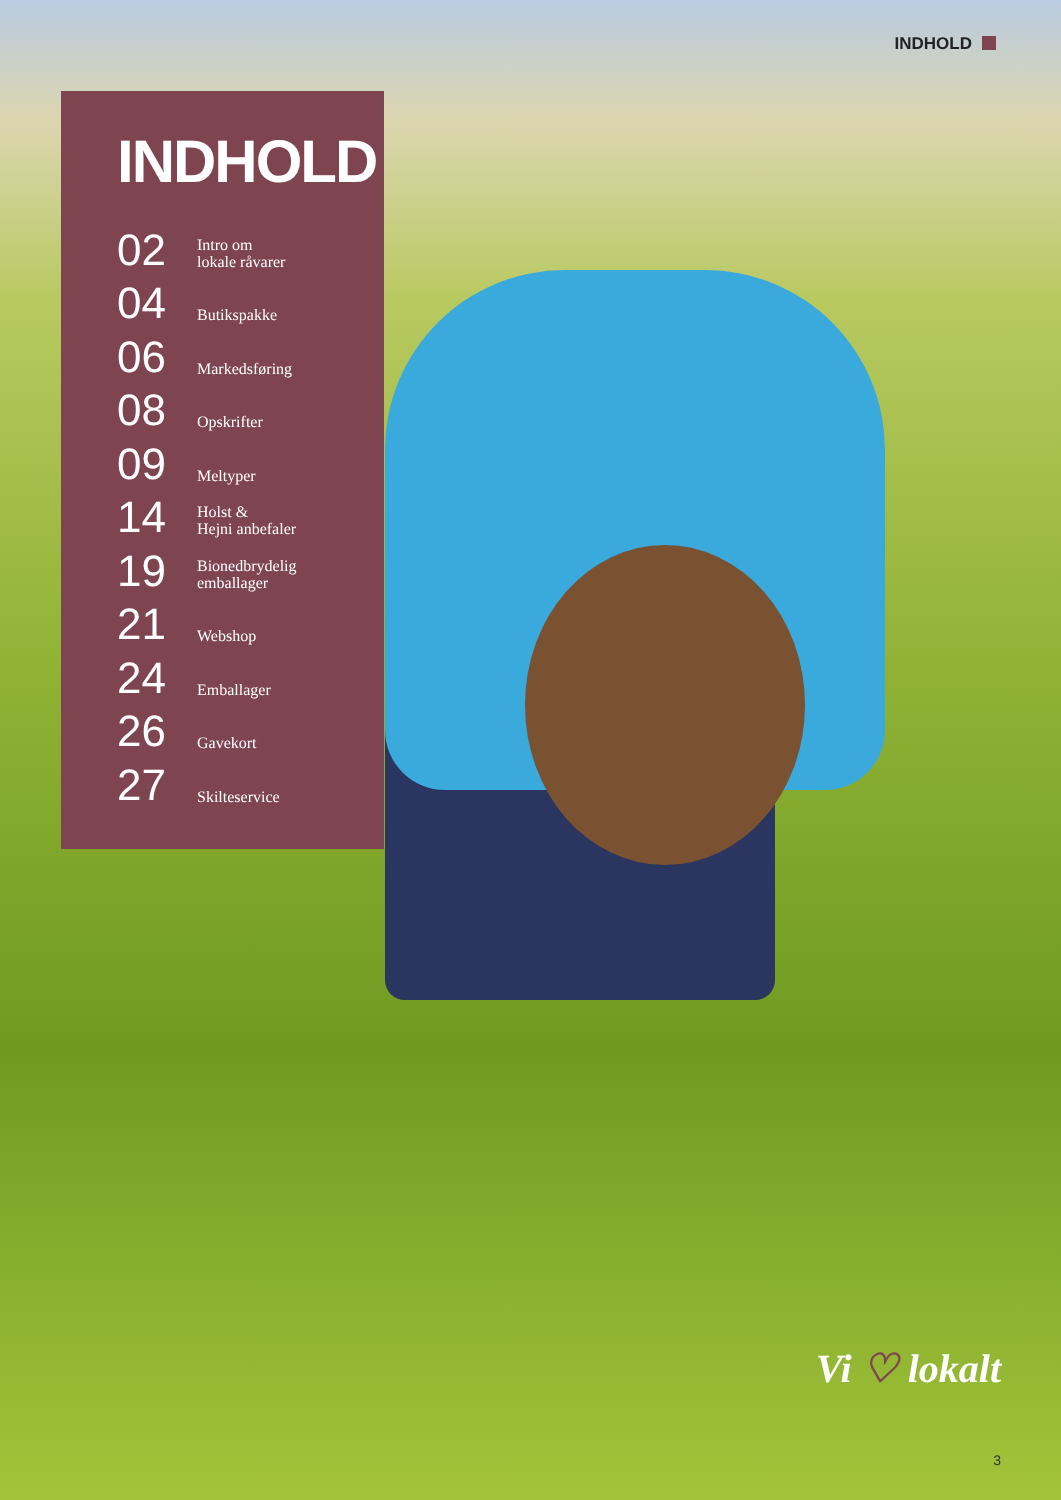INDHOLD
INDHOLD
02
Intro om
lokale råvarer
04
Butikspakke
06
Markedsføring
08
Opskrifter
09
Meltyper
14
Holst &
Hejni anbefaler
19
Bionedbrydelig
emballager
21
Webshop
24
Emballager
26
Gavekort
27
Skilteservice
Vi ♡ lokalt
3